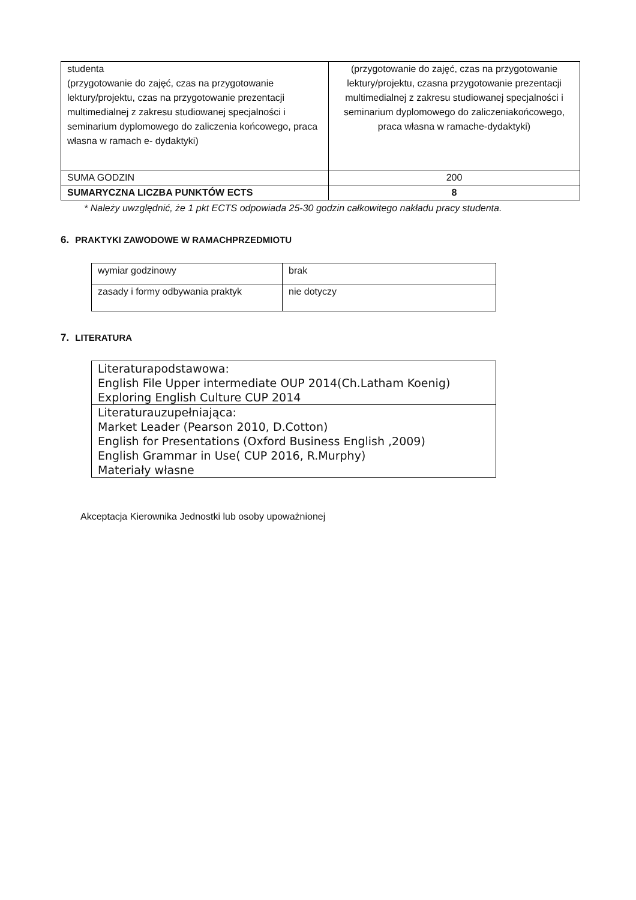| studenta (przygotowanie do zajęć, czas na przygotowanie lektury/projektu, czas na przygotowanie prezentacji multimedialnej z zakresu studiowanej specjalności i seminarium dyplomowego do zaliczenia końcowego, praca własna w ramach e- dydaktyki) | (przygotowanie do zajęć, czas na przygotowanie lektury/projektu, czasna przygotowanie prezentacji multimedialnej z zakresu studiowanej specjalności i seminarium dyplomowego do zaliczeniakońcowego, praca własna w ramache-dydaktyki) |
| SUMA GODZIN | 200 |
| SUMARYCZNA LICZBA PUNKTÓW ECTS | 8 |
* Należy uwzględnić, że 1 pkt ECTS odpowiada 25-30 godzin całkowitego nakładu pracy studenta.
6. PRAKTYKI ZAWODOWE W RAMACHPRZEDMIOTU
| wymiar godzinowy | brak |
| zasady i formy odbywania praktyk | nie dotyczy |
7. LITERATURA
| Literaturapodstawowa: English File Upper intermediate OUP 2014(Ch.Latham Koenig) Exploring English Culture CUP 2014 |
| Literaturauzupełniająca: Market Leader (Pearson 2010, D.Cotton) English for Presentations (Oxford Business English ,2009) English Grammar in Use( CUP 2016, R.Murphy) Materiały własne |
Akceptacja Kierownika Jednostki lub osoby upoważnionej